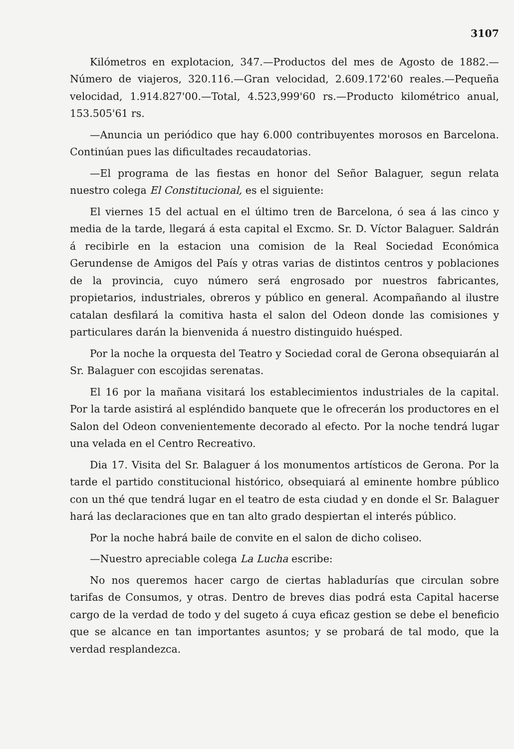3107
Kilómetros en explotacion, 347.—Productos del mes de Agosto de 1882.—Número de viajeros, 320.116.—Gran velocidad, 2.609.172'60 reales.—Pequeña velocidad, 1.914.827'00.—Total, 4.523,999'60 rs.—Producto kilométrico anual, 153.505'61 rs.
—Anuncia un periódico que hay 6.000 contribuyentes morosos en Barcelona. Continúan pues las dificultades recaudatorias.
—El programa de las fiestas en honor del Señor Balaguer, segun relata nuestro colega El Constitucional, es el siguiente:
El viernes 15 del actual en el último tren de Barcelona, ó sea á las cinco y media de la tarde, llegará á esta capital el Excmo. Sr. D. Víctor Balaguer. Saldrán á recibirle en la estacion una comision de la Real Sociedad Económica Gerundense de Amigos del País y otras varias de distintos centros y poblaciones de la provincia, cuyo número será engrosado por nuestros fabricantes, propietarios, industriales, obreros y público en general. Acompañando al ilustre catalan desfilará la comitiva hasta el salon del Odeon donde las comisiones y particulares darán la bienvenida á nuestro distinguido huésped.
Por la noche la orquesta del Teatro y Sociedad coral de Gerona obsequiarán al Sr. Balaguer con escojidas serenatas.
El 16 por la mañana visitará los establecimientos industriales de la capital. Por la tarde asistirá al espléndido banquete que le ofrecerán los productores en el Salon del Odeon convenientemente decorado al efecto. Por la noche tendrá lugar una velada en el Centro Recreativo.
Dia 17. Visita del Sr. Balaguer á los monumentos artísticos de Gerona. Por la tarde el partido constitucional histórico, obsequiará al eminente hombre público con un thé que tendrá lugar en el teatro de esta ciudad y en donde el Sr. Balaguer hará las declaraciones que en tan alto grado despiertan el interés público.
Por la noche habrá baile de convite en el salon de dicho coliseo.
—Nuestro apreciable colega La Lucha escribe:
No nos queremos hacer cargo de ciertas habladurías que circulan sobre tarifas de Consumos, y otras. Dentro de breves dias podrá esta Capital hacerse cargo de la verdad de todo y del sugeto á cuya eficaz gestion se debe el beneficio que se alcance en tan importantes asuntos; y se probará de tal modo, que la verdad resplandezca.